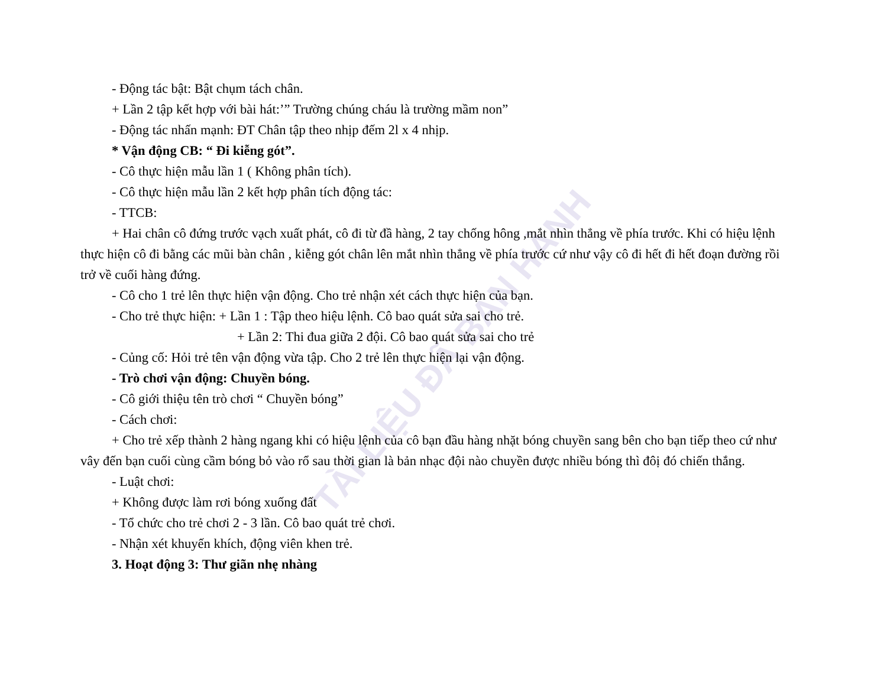TÀI LIỆU ĐÃ BAN HÀNH
- Động tác bật: Bật chụm tách chân.
+ Lần 2 tập kết hợp với bài hát:’” Trường chúng cháu là trường mầm non”
- Động tác nhấn mạnh: ĐT Chân tập theo nhịp đếm 2l x 4 nhịp.
* Vận động CB: “ Đi kiễng gót”.
- Cô thực hiện mẫu lần 1 ( Không phân tích).
- Cô thực hiện mẫu lần 2 kết hợp phân tích động tác:
- TTCB:
+ Hai chân cô đứng trước vạch xuất phát, cô đi từ đầ hàng, 2 tay chống hông ,mắt nhìn thẳng về phía trước. Khi có hiệu lệnh thực hiện cô đi bằng các mũi bàn chân , kiễng gót chân lên mắt nhìn thẳng về phía trước cứ như vậy cô đi hết đi hết đoạn đường rồi trở về cuối hàng đứng.
- Cô cho 1 trẻ lên thực hiện vận động. Cho trẻ nhận xét cách thực hiện của bạn.
- Cho trẻ thực hiện: + Lần 1 : Tập theo hiệu lệnh. Cô bao quát sửa sai cho trẻ.
+ Lần 2: Thi đua giữa 2 đội. Cô bao quát sửa sai cho trẻ
- Củng cố: Hỏi trẻ tên vận động vừa tập. Cho 2 trẻ lên thực hiện lại vận động.
- Trò chơi vận động: Chuyền bóng.
- Cô giới thiệu tên trò chơi “ Chuyền bóng”
- Cách chơi:
+ Cho trẻ xếp thành 2 hàng ngang khi có hiệu lệnh của cô bạn đầu hàng nhặt bóng chuyền sang bên cho bạn tiếp theo cứ như vây đến bạn cuối cùng cầm bóng bỏ vào rổ sau thời gian là bản nhạc đội nào chuyền được nhiều bóng thì đôị đó chiến thắng.
- Luật chơi:
+ Không được làm rơi bóng xuống đất
- Tổ chức cho trẻ chơi 2 - 3 lần. Cô bao quát trẻ chơi.
- Nhận xét khuyến khích, động viên khen trẻ.
3. Hoạt động 3: Thư giãn nhẹ nhàng